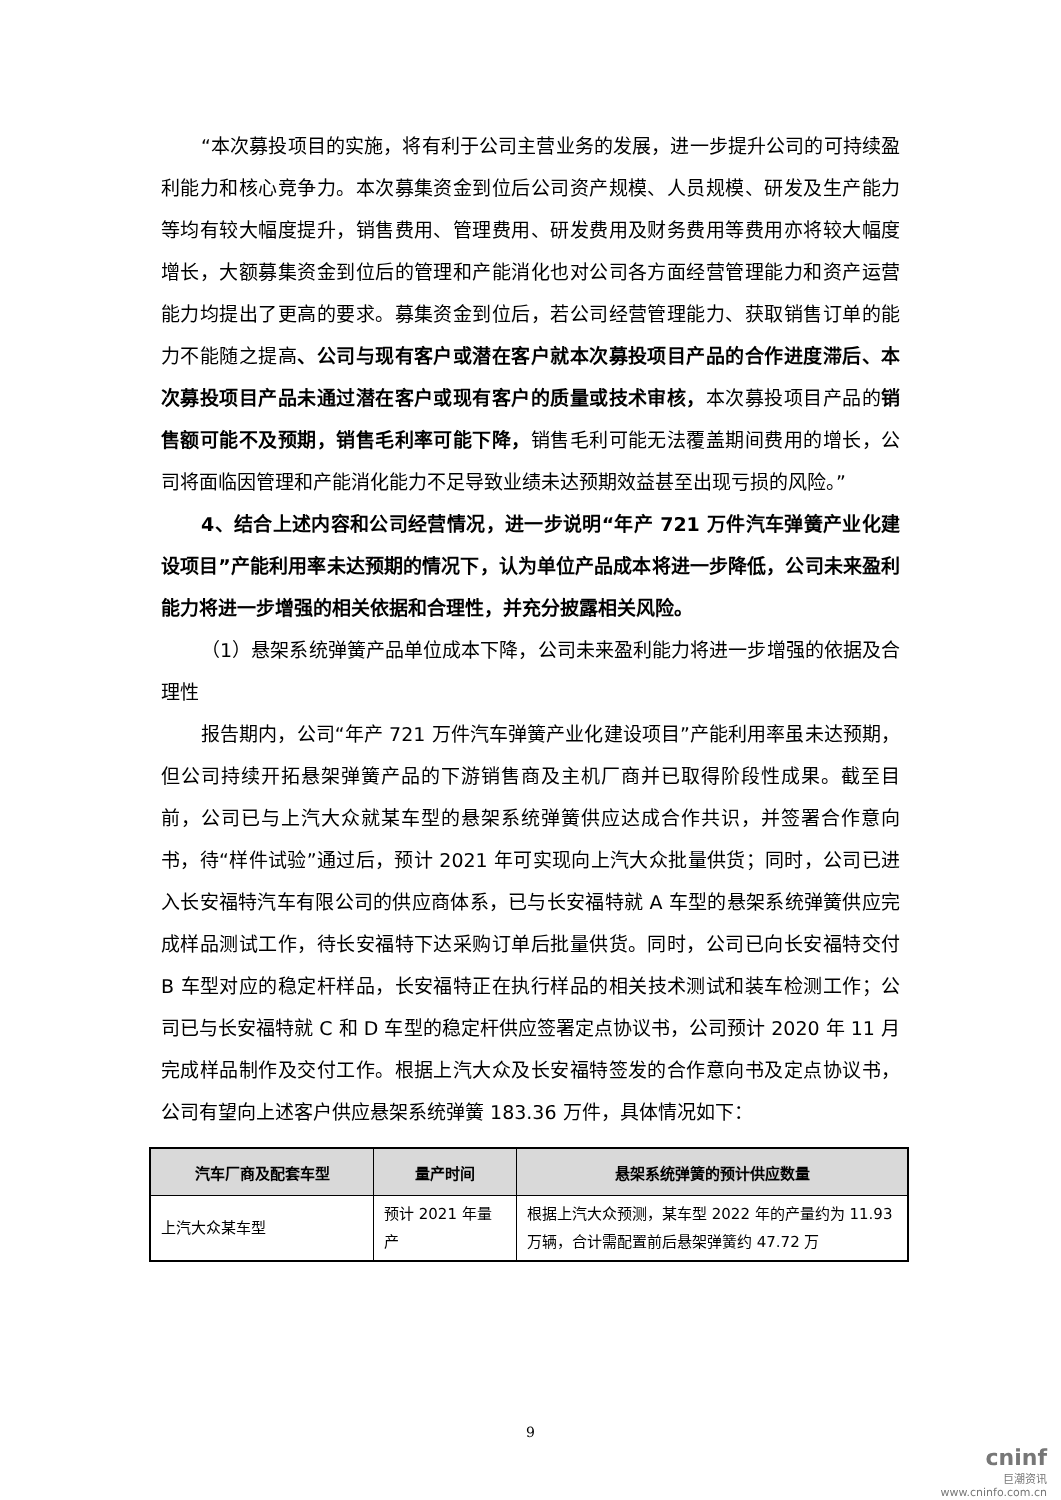“本次募投项目的实施，将有利于公司主营业务的发展，进一步提升公司的可持续盈利能力和核心竞争力。本次募集资金到位后公司资产规模、人员规模、研发及生产能力等均有较大幅度提升，销售费用、管理费用、研发费用及财务费用等费用亦将较大幅度增长，大额募集资金到位后的管理和产能消化也对公司各方面经营管理能力和资产运营能力均提出了更高的要求。募集资金到位后，若公司经营管理能力、获取销售订单的能力不能随之提高、公司与现有客户或潜在客户就本次募投项目产品的合作进度滞后、本次募投项目产品未通过潜在客户或现有客户的质量或技术审核，本次募投项目产品的销售额可能不及预期，销售毛利率可能下降，销售毛利可能无法覆盖期间费用的增长，公司将面临因管理和产能消化能力不足导致业绩未达预期效益甚至出现亏损的风险。”
4、结合上述内容和公司经营情况，进一步说明“年产 721 万件汽车弹簧产业化建设项目”产能利用率未达预期的情况下，认为单位产品成本将进一步降低，公司未来盈利能力将进一步增强的相关依据和合理性，并充分披露相关风险。
（1）悬架系统弹簧产品单位成本下降，公司未来盈利能力将进一步增强的依据及合理性
报告期内，公司“年产 721 万件汽车弹簧产业化建设项目”产能利用率虽未达预期，但公司持续开拓悬架弹簧产品的下游销售商及主机厂商并已取得阶段性成果。截至目前，公司已与上汽大众就某车型的悬架系统弹簧供应达成合作共识，并签署合作意向书，待“样件试验”通过后，预计 2021 年可实现向上汽大众批量供货；同时，公司已进入长安福特汽车有限公司的供应商体系，已与长安福特就 A 车型的悬架系统弹簧供应完成样品测试工作，待长安福特下达采购订单后批量供货。同时，公司已向长安福特交付 B 车型对应的稳定杆样品，长安福特正在执行样品的相关技术测试和装车检测工作；公司已与长安福特就 C 和 D 车型的稳定杆供应签署定点协议书，公司预计 2020 年 11 月完成样品制作及交付工作。根据上汽大众及长安福特签发的合作意向书及定点协议书，公司有望向上述客户供应悬架系统弹簧 183.36 万件，具体情况如下：
| 汽车厂商及配套车型 | 量产时间 | 悬架系统弹簧的预计供应数量 |
| --- | --- | --- |
| 上汽大众某车型 | 预计 2021 年量产 | 根据上汽大众预测，某车型 2022 年的产量约为 11.93 万辆，合计需配置前后悬架弹簧约 47.72 万 |
9
cninf
巨潮资讯
www.cninfo.com.cn